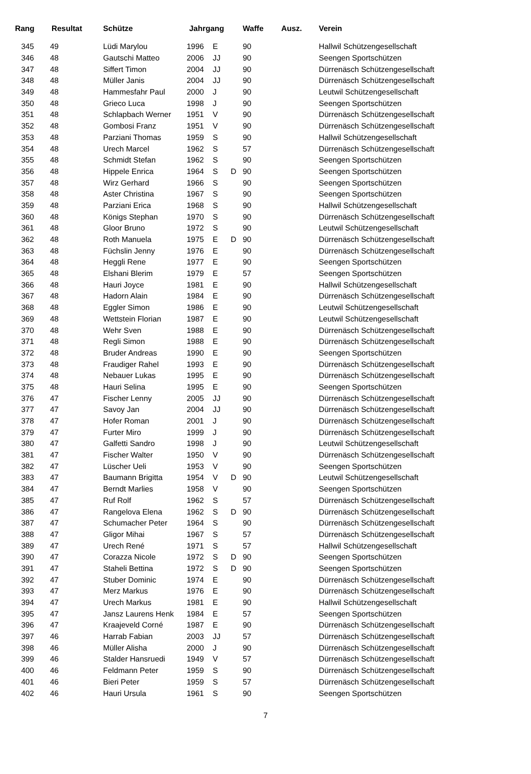| Rang | Resultat | Schütze | Jahrgang | | | Waffe | Ausz. | Verein |
| --- | --- | --- | --- | --- | --- | --- | --- | --- |
| 345 | 49 | Lüdi Marylou | 1996 | E | | 90 | | Hallwil Schützengesellschaft |
| 346 | 48 | Gautschi Matteo | 2006 | JJ | | 90 | | Seengen Sportschützen |
| 347 | 48 | Siffert Timon | 2004 | JJ | | 90 | | Dürrenäsch Schützengesellschaft |
| 348 | 48 | Müller Janis | 2004 | JJ | | 90 | | Dürrenäsch Schützengesellschaft |
| 349 | 48 | Hammesfahr Paul | 2000 | J | | 90 | | Leutwil Schützengesellschaft |
| 350 | 48 | Grieco Luca | 1998 | J | | 90 | | Seengen Sportschützen |
| 351 | 48 | Schlapbach Werner | 1951 | V | | 90 | | Dürrenäsch Schützengesellschaft |
| 352 | 48 | Gombosi Franz | 1951 | V | | 90 | | Dürrenäsch Schützengesellschaft |
| 353 | 48 | Parziani Thomas | 1959 | S | | 90 | | Hallwil Schützengesellschaft |
| 354 | 48 | Urech Marcel | 1962 | S | | 57 | | Dürrenäsch Schützengesellschaft |
| 355 | 48 | Schmidt Stefan | 1962 | S | | 90 | | Seengen Sportschützen |
| 356 | 48 | Hippele Enrica | 1964 | S | D | 90 | | Seengen Sportschützen |
| 357 | 48 | Wirz Gerhard | 1966 | S | | 90 | | Seengen Sportschützen |
| 358 | 48 | Aster Christina | 1967 | S | | 90 | | Seengen Sportschützen |
| 359 | 48 | Parziani Erica | 1968 | S | | 90 | | Hallwil Schützengesellschaft |
| 360 | 48 | Königs Stephan | 1970 | S | | 90 | | Dürrenäsch Schützengesellschaft |
| 361 | 48 | Gloor Bruno | 1972 | S | | 90 | | Leutwil Schützengesellschaft |
| 362 | 48 | Roth Manuela | 1975 | E | D | 90 | | Dürrenäsch Schützengesellschaft |
| 363 | 48 | Füchslin Jenny | 1976 | E | | 90 | | Dürrenäsch Schützengesellschaft |
| 364 | 48 | Heggli Rene | 1977 | E | | 90 | | Seengen Sportschützen |
| 365 | 48 | Elshani Blerim | 1979 | E | | 57 | | Seengen Sportschützen |
| 366 | 48 | Hauri Joyce | 1981 | E | | 90 | | Hallwil Schützengesellschaft |
| 367 | 48 | Hadorn Alain | 1984 | E | | 90 | | Dürrenäsch Schützengesellschaft |
| 368 | 48 | Eggler Simon | 1986 | E | | 90 | | Leutwil Schützengesellschaft |
| 369 | 48 | Wettstein Florian | 1987 | E | | 90 | | Leutwil Schützengesellschaft |
| 370 | 48 | Wehr Sven | 1988 | E | | 90 | | Dürrenäsch Schützengesellschaft |
| 371 | 48 | Regli Simon | 1988 | E | | 90 | | Dürrenäsch Schützengesellschaft |
| 372 | 48 | Bruder Andreas | 1990 | E | | 90 | | Seengen Sportschützen |
| 373 | 48 | Fraudiger Rahel | 1993 | E | | 90 | | Dürrenäsch Schützengesellschaft |
| 374 | 48 | Nebauer Lukas | 1995 | E | | 90 | | Dürrenäsch Schützengesellschaft |
| 375 | 48 | Hauri Selina | 1995 | E | | 90 | | Seengen Sportschützen |
| 376 | 47 | Fischer Lenny | 2005 | JJ | | 90 | | Dürrenäsch Schützengesellschaft |
| 377 | 47 | Savoy Jan | 2004 | JJ | | 90 | | Dürrenäsch Schützengesellschaft |
| 378 | 47 | Hofer Roman | 2001 | J | | 90 | | Dürrenäsch Schützengesellschaft |
| 379 | 47 | Furter Miro | 1999 | J | | 90 | | Dürrenäsch Schützengesellschaft |
| 380 | 47 | Galfetti Sandro | 1998 | J | | 90 | | Leutwil Schützengesellschaft |
| 381 | 47 | Fischer Walter | 1950 | V | | 90 | | Dürrenäsch Schützengesellschaft |
| 382 | 47 | Lüscher Ueli | 1953 | V | | 90 | | Seengen Sportschützen |
| 383 | 47 | Baumann Brigitta | 1954 | V | D | 90 | | Leutwil Schützengesellschaft |
| 384 | 47 | Berndt Marlies | 1958 | V | | 90 | | Seengen Sportschützen |
| 385 | 47 | Ruf Rolf | 1962 | S | | 57 | | Dürrenäsch Schützengesellschaft |
| 386 | 47 | Rangelova Elena | 1962 | S | D | 90 | | Dürrenäsch Schützengesellschaft |
| 387 | 47 | Schumacher Peter | 1964 | S | | 90 | | Dürrenäsch Schützengesellschaft |
| 388 | 47 | Gligor Mihai | 1967 | S | | 57 | | Dürrenäsch Schützengesellschaft |
| 389 | 47 | Urech René | 1971 | S | | 57 | | Hallwil Schützengesellschaft |
| 390 | 47 | Corazza Nicole | 1972 | S | D | 90 | | Seengen Sportschützen |
| 391 | 47 | Staheli Bettina | 1972 | S | D | 90 | | Seengen Sportschützen |
| 392 | 47 | Stuber Dominic | 1974 | E | | 90 | | Dürrenäsch Schützengesellschaft |
| 393 | 47 | Merz Markus | 1976 | E | | 90 | | Dürrenäsch Schützengesellschaft |
| 394 | 47 | Urech Markus | 1981 | E | | 90 | | Hallwil Schützengesellschaft |
| 395 | 47 | Jansz Laurens Henk | 1984 | E | | 57 | | Seengen Sportschützen |
| 396 | 47 | Kraajeveld Corné | 1987 | E | | 90 | | Dürrenäsch Schützengesellschaft |
| 397 | 46 | Harrab Fabian | 2003 | JJ | | 57 | | Dürrenäsch Schützengesellschaft |
| 398 | 46 | Müller Alisha | 2000 | J | | 90 | | Dürrenäsch Schützengesellschaft |
| 399 | 46 | Stalder Hansruedi | 1949 | V | | 57 | | Dürrenäsch Schützengesellschaft |
| 400 | 46 | Feldmann Peter | 1959 | S | | 90 | | Dürrenäsch Schützengesellschaft |
| 401 | 46 | Bieri Peter | 1959 | S | | 57 | | Dürrenäsch Schützengesellschaft |
| 402 | 46 | Hauri Ursula | 1961 | S | | 90 | | Seengen Sportschützen |
7